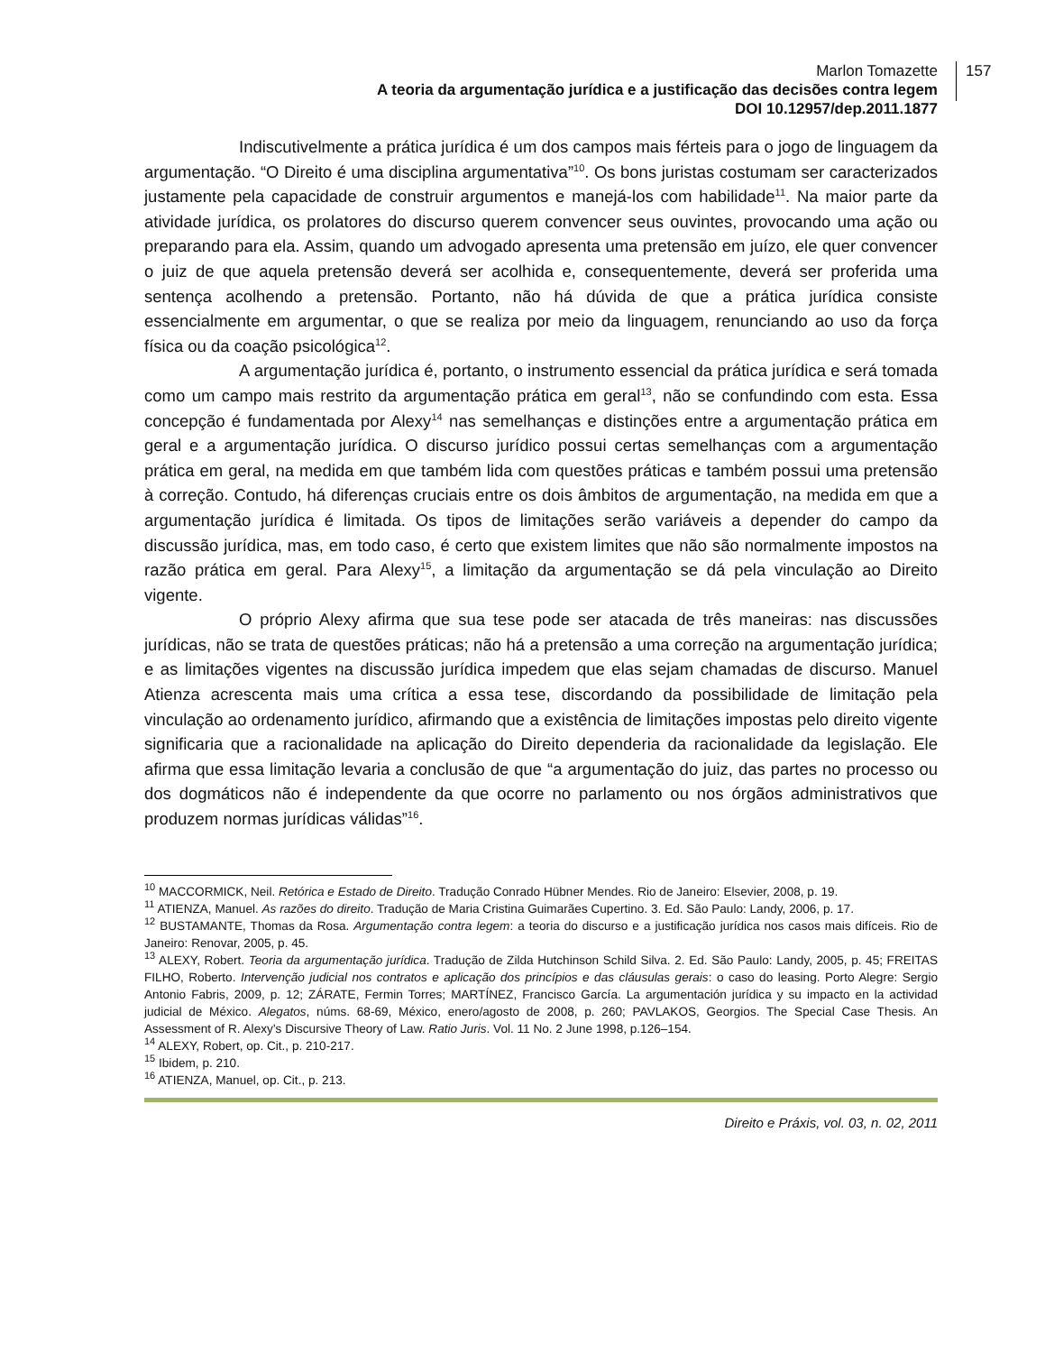157 Marlon Tomazette
A teoria da argumentação jurídica e a justificação das decisões contra legem
DOI 10.12957/dep.2011.1877
Indiscutivelmente a prática jurídica é um dos campos mais férteis para o jogo de linguagem da argumentação. “O Direito é uma disciplina argumentativa”<sup>10</sup>. Os bons juristas costumam ser caracterizados justamente pela capacidade de construir argumentos e manejá-los com habilidade<sup>11</sup>. Na maior parte da atividade jurídica, os prolatores do discurso querem convencer seus ouvintes, provocando uma ação ou preparando para ela. Assim, quando um advogado apresenta uma pretensão em juízo, ele quer convencer o juiz de que aquela pretensão deverá ser acolhida e, consequentemente, deverá ser proferida uma sentença acolhendo a pretensão. Portanto, não há dúvida de que a prática jurídica consiste essencialmente em argumentar, o que se realiza por meio da linguagem, renunciando ao uso da força física ou da coação psicológica<sup>12</sup>.
A argumentação jurídica é, portanto, o instrumento essencial da prática jurídica e será tomada como um campo mais restrito da argumentação prática em geral<sup>13</sup>, não se confundindo com esta. Essa concepção é fundamentada por Alexy<sup>14</sup> nas semelhanças e distinções entre a argumentação prática em geral e a argumentação jurídica. O discurso jurídico possui certas semelhanças com a argumentação prática em geral, na medida em que também lida com questões práticas e também possui uma pretensão à correção. Contudo, há diferenças cruciais entre os dois âmbitos de argumentação, na medida em que a argumentação jurídica é limitada. Os tipos de limitações serão variáveis a depender do campo da discussão jurídica, mas, em todo caso, é certo que existem limites que não são normalmente impostos na razão prática em geral. Para Alexy<sup>15</sup>, a limitação da argumentação se dá pela vinculação ao Direito vigente.
O próprio Alexy afirma que sua tese pode ser atacada de três maneiras: nas discussões jurídicas, não se trata de questões práticas; não há a pretensão a uma correção na argumentação jurídica; e as limitações vigentes na discussão jurídica impedem que elas sejam chamadas de discurso. Manuel Atienza acrescenta mais uma crítica a essa tese, discordando da possibilidade de limitação pela vinculação ao ordenamento jurídico, afirmando que a existência de limitações impostas pelo direito vigente significaria que a racionalidade na aplicação do Direito dependeria da racionalidade da legislação. Ele afirma que essa limitação levaria a conclusão de que “a argumentação do juiz, das partes no processo ou dos dogmáticos não é independente da que ocorre no parlamento ou nos órgãos administrativos que produzem normas jurídicas válidas”<sup>16</sup>.
<sup>10</sup> MACCORMICK, Neil. Retórica e Estado de Direito. Tradução Conrado Hübner Mendes. Rio de Janeiro: Elsevier, 2008, p. 19.
<sup>11</sup> ATIENZA, Manuel. As razões do direito. Tradução de Maria Cristina Guimarães Cupertino. 3. Ed. São Paulo: Landy, 2006, p. 17.
<sup>12</sup> BUSTAMANTE, Thomas da Rosa. Argumentação contra legem: a teoria do discurso e a justificação jurídica nos casos mais difíceis. Rio de Janeiro: Renovar, 2005, p. 45.
<sup>13</sup> ALEXY, Robert. Teoria da argumentação jurídica. Tradução de Zilda Hutchinson Schild Silva. 2. Ed. São Paulo: Landy, 2005, p. 45; FREITAS FILHO, Roberto. Intervenção judicial nos contratos e aplicação dos princípios e das cláusulas gerais: o caso do leasing. Porto Alegre: Sergio Antonio Fabris, 2009, p. 12; ZÁRATE, Fermin Torres; MARTÍNEZ, Francisco García. La argumentación jurídica y su impacto en la actividad judicial de México. Alegatos, núms. 68-69, México, enero/agosto de 2008, p. 260; PAVLAKOS, Georgios. The Special Case Thesis. An Assessment of R. Alexy’s Discursive Theory of Law. Ratio Juris. Vol. 11 No. 2 June 1998, p.126–154.
<sup>14</sup> ALEXY, Robert, op. Cit., p. 210-217.
<sup>15</sup> Ibidem, p. 210.
<sup>16</sup> ATIENZA, Manuel, op. Cit., p. 213.
Direito e Práxis, vol. 03, n. 02, 2011